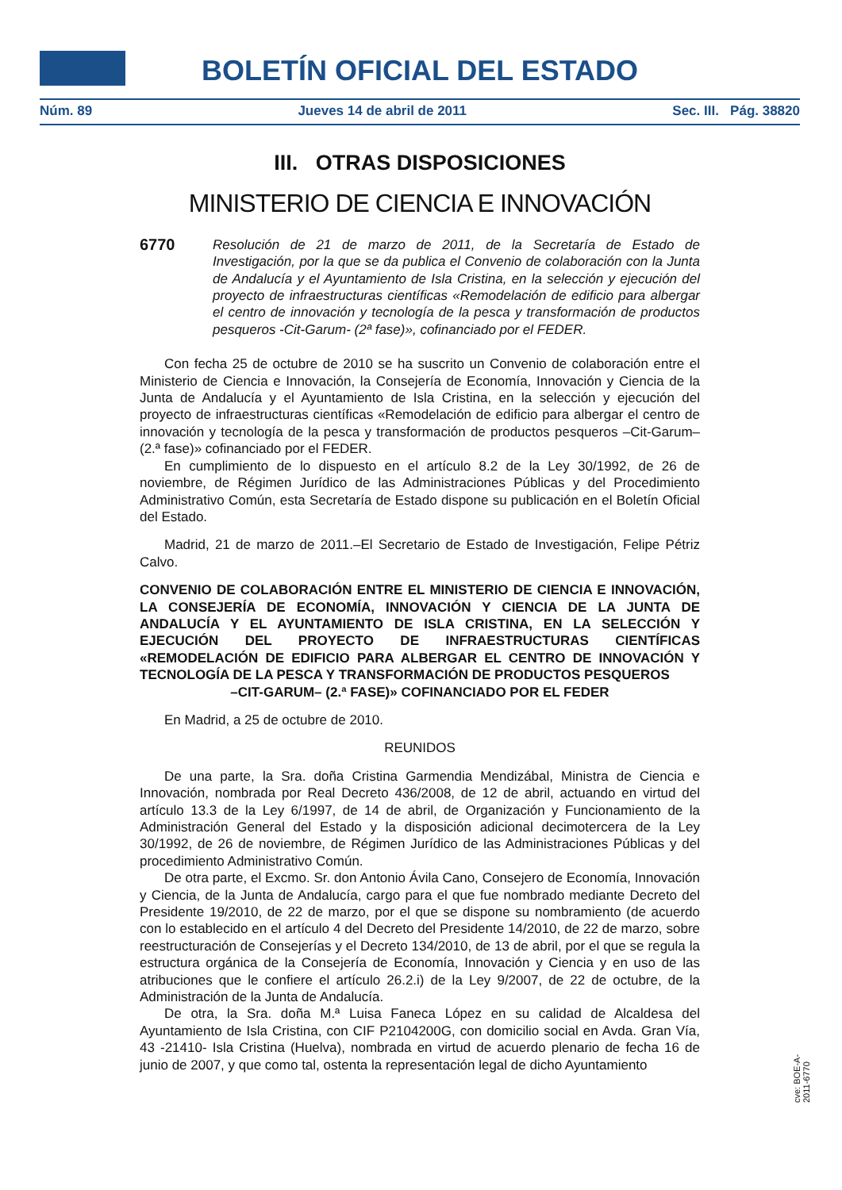BOLETÍN OFICIAL DEL ESTADO
Núm. 89 Jueves 14 de abril de 2011 Sec. III. Pág. 38820
III. OTRAS DISPOSICIONES
MINISTERIO DE CIENCIA E INNOVACIÓN
6770
Resolución de 21 de marzo de 2011, de la Secretaría de Estado de Investigación, por la que se da publica el Convenio de colaboración con la Junta de Andalucía y el Ayuntamiento de Isla Cristina, en la selección y ejecución del proyecto de infraestructuras científicas «Remodelación de edificio para albergar el centro de innovación y tecnología de la pesca y transformación de productos pesqueros -Cit-Garum- (2ª fase)», cofinanciado por el FEDER.
Con fecha 25 de octubre de 2010 se ha suscrito un Convenio de colaboración entre el Ministerio de Ciencia e Innovación, la Consejería de Economía, Innovación y Ciencia de la Junta de Andalucía y el Ayuntamiento de Isla Cristina, en la selección y ejecución del proyecto de infraestructuras científicas «Remodelación de edificio para albergar el centro de innovación y tecnología de la pesca y transformación de productos pesqueros –Cit-Garum– (2.ª fase)» cofinanciado por el FEDER.
En cumplimiento de lo dispuesto en el artículo 8.2 de la Ley 30/1992, de 26 de noviembre, de Régimen Jurídico de las Administraciones Públicas y del Procedimiento Administrativo Común, esta Secretaría de Estado dispone su publicación en el Boletín Oficial del Estado.
Madrid, 21 de marzo de 2011.–El Secretario de Estado de Investigación, Felipe Pétriz Calvo.
CONVENIO DE COLABORACIÓN ENTRE EL MINISTERIO DE CIENCIA E INNOVACIÓN, LA CONSEJERÍA DE ECONOMÍA, INNOVACIÓN Y CIENCIA DE LA JUNTA DE ANDALUCÍA Y EL AYUNTAMIENTO DE ISLA CRISTINA, EN LA SELECCIÓN Y EJECUCIÓN DEL PROYECTO DE INFRAESTRUCTURAS CIENTÍFICAS «REMODELACIÓN DE EDIFICIO PARA ALBERGAR EL CENTRO DE INNOVACIÓN Y TECNOLOGÍA DE LA PESCA Y TRANSFORMACIÓN DE PRODUCTOS PESQUEROS
–CIT-GARUM– (2.ª FASE)» COFINANCIADO POR EL FEDER
En Madrid, a 25 de octubre de 2010.
REUNIDOS
De una parte, la Sra. doña Cristina Garmendia Mendizábal, Ministra de Ciencia e Innovación, nombrada por Real Decreto 436/2008, de 12 de abril, actuando en virtud del artículo 13.3 de la Ley 6/1997, de 14 de abril, de Organización y Funcionamiento de la Administración General del Estado y la disposición adicional decimotercera de la Ley 30/1992, de 26 de noviembre, de Régimen Jurídico de las Administraciones Públicas y del procedimiento Administrativo Común.
De otra parte, el Excmo. Sr. don Antonio Ávila Cano, Consejero de Economía, Innovación y Ciencia, de la Junta de Andalucía, cargo para el que fue nombrado mediante Decreto del Presidente 19/2010, de 22 de marzo, por el que se dispone su nombramiento (de acuerdo con lo establecido en el artículo 4 del Decreto del Presidente 14/2010, de 22 de marzo, sobre reestructuración de Consejerías y el Decreto 134/2010, de 13 de abril, por el que se regula la estructura orgánica de la Consejería de Economía, Innovación y Ciencia y en uso de las atribuciones que le confiere el artículo 26.2.i) de la Ley 9/2007, de 22 de octubre, de la Administración de la Junta de Andalucía.
De otra, la Sra. doña M.ª Luisa Faneca López en su calidad de Alcaldesa del Ayuntamiento de Isla Cristina, con CIF P2104200G, con domicilio social en Avda. Gran Vía, 43 -21410- Isla Cristina (Huelva), nombrada en virtud de acuerdo plenario de fecha 16 de junio de 2007, y que como tal, ostenta la representación legal de dicho Ayuntamiento
cve: BOE-A-2011-6770